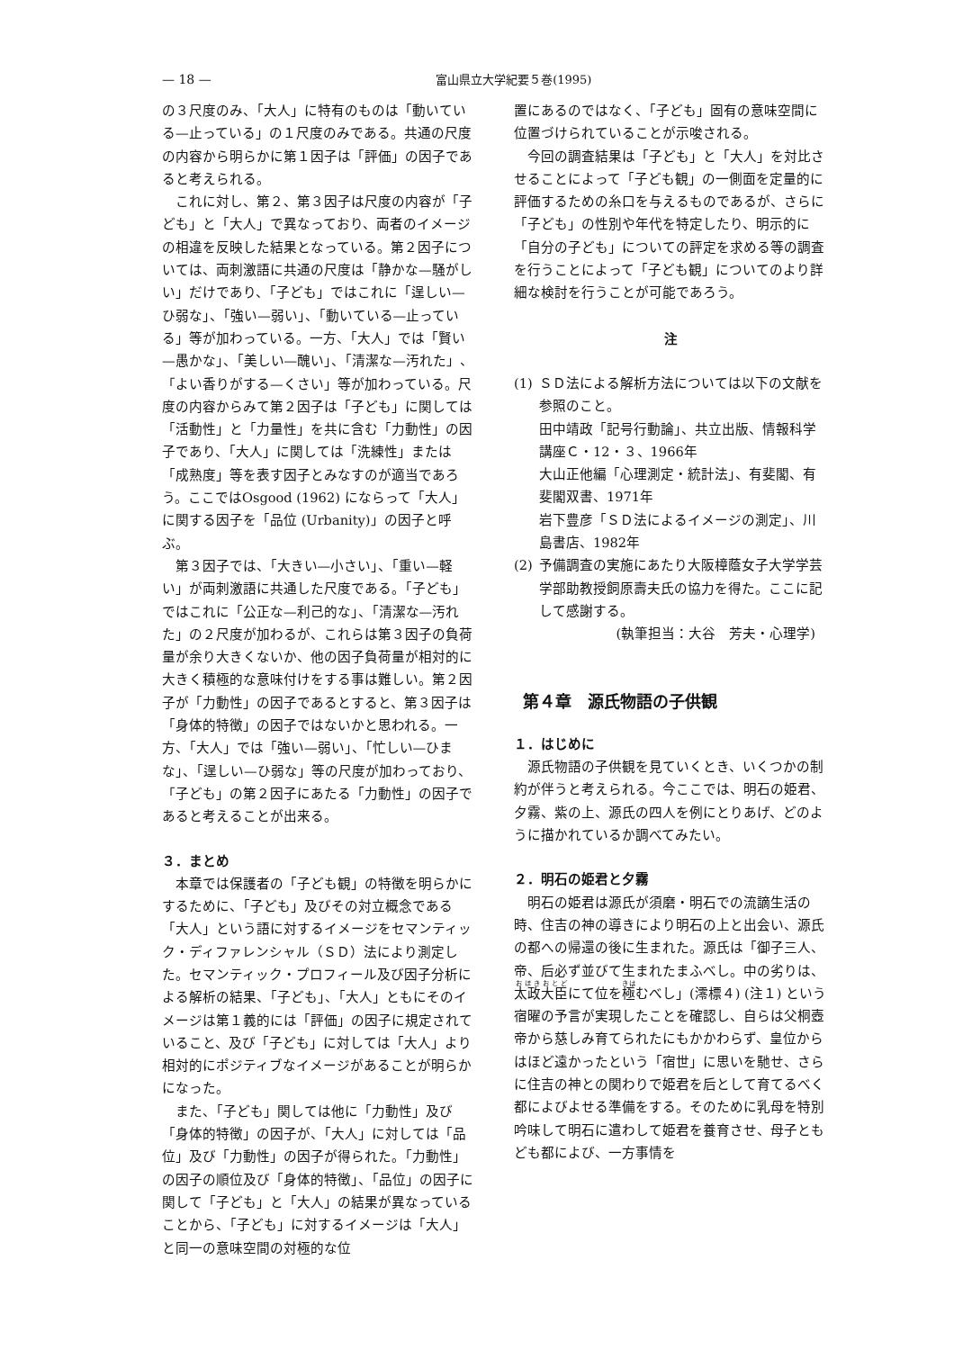— 18 — 富山県立大学紀要５巻(1995)
の３尺度のみ、「大人」に特有のものは「動いている—止っている」の１尺度のみである。共通の尺度の内容から明らかに第１因子は「評価」の因子であると考えられる。
これに対し、第２、第３因子は尺度の内容が「子ども」と「大人」で異なっており、両者のイメージの相違を反映した結果となっている。第２因子については、両刺激語に共通の尺度は「静かな—騒がしい」だけであり、「子ども」ではこれに「逞しい—ひ弱な」、「強い—弱い」、「動いている—止っている」等が加わっている。一方、「大人」では「賢い—愚かな」、「美しい—醜い」、「清潔な—汚れた」、「よい香りがする—くさい」等が加わっている。尺度の内容からみて第２因子は「子ども」に関しては「活動性」と「力量性」を共に含む「力動性」の因子であり、「大人」に関しては「洗練性」または「成熟度」等を表す因子とみなすのが適当であろう。ここではOsgood (1962) にならって「大人」に関する因子を「品位 (Urbanity)」の因子と呼ぶ。
第３因子では、「大きい—小さい」、「重い—軽い」が両刺激語に共通した尺度である。「子ども」ではこれに「公正な—利己的な」、「清潔な—汚れた」の２尺度が加わるが、これらは第３因子の負荷量が余り大きくないか、他の因子負荷量が相対的に大きく積極的な意味付けをする事は難しい。第２因子が「力動性」の因子であるとすると、第３因子は「身体的特徴」の因子ではないかと思われる。一方、「大人」では「強い—弱い」、「忙しい—ひまな」、「逞しい—ひ弱な」等の尺度が加わっており、「子ども」の第２因子にあたる「力動性」の因子であると考えることが出来る。
３．まとめ
本章では保護者の「子ども観」の特徴を明らかにするために、「子ども」及びその対立概念である「大人」という語に対するイメージをセマンティック・ディファレンシャル（ＳＤ）法により測定した。セマンティック・プロフィール及び因子分析による解析の結果、「子ども」、「大人」ともにそのイメージは第１義的には「評価」の因子に規定されていること、及び「子ども」に対しては「大人」より相対的にポジティブなイメージがあることが明らかになった。
また、「子ども」関しては他に「力動性」及び「身体的特徴」の因子が、「大人」に対しては「品位」及び「力動性」の因子が得られた。「力動性」の因子の順位及び「身体的特徴」、「品位」の因子に関して「子ども」と「大人」の結果が異なっていることから、「子ども」に対するイメージは「大人」と同一の意味空間の対極的な位
置にあるのではなく、「子ども」固有の意味空間に位置づけられていることが示唆される。
今回の調査結果は「子ども」と「大人」を対比させることによって「子ども観」の一側面を定量的に評価するための糸口を与えるものであるが、さらに「子ども」の性別や年代を特定したり、明示的に「自分の子ども」についての評定を求める等の調査を行うことによって「子ども観」についてのより詳細な検討を行うことが可能であろう。
注
(1) ＳＤ法による解析方法については以下の文献を参照のこと。
田中靖政「記号行動論」、共立出版、情報科学講座Ｃ・12・３、1966年
大山正他編「心理測定・統計法」、有斐閣、有斐閣双書、1971年
岩下豊彦「ＳＤ法によるイメージの測定」、川島書店、1982年
(2) 予備調査の実施にあたり大阪樟蔭女子大学学芸学部助教授飼原壽夫氏の協力を得た。ここに記して感謝する。
(執筆担当：大谷　芳夫・心理学)
第４章　源氏物語の子供観
１．はじめに
源氏物語の子供観を見ていくとき、いくつかの制約が伴うと考えられる。今ここでは、明石の姫君、夕霧、紫の上、源氏の四人を例にとりあげ、どのように描かれているか調べてみたい。
２．明石の姫君と夕霧
明石の姫君は源氏が須磨・明石での流謫生活の時、住吉の神の導きにより明石の上と出会い、源氏の都への帰還の後に生まれた。源氏は「御子三人、帝、后必ず並びて生まれたまふべし。中の劣りは、太政大臣にて位を極むべし」(澪標４) (注１) という宿曜の予言が実現したことを確認し、自らは父桐壺帝から慈しみ育てられたにもかかわらず、皇位からはほど遠かったという「宿世」に思いを馳せ、さらに住吉の神との関わりで姫君を后として育てるべく都によびよせる準備をする。そのために乳母を特別吟味して明石に遣わして姫君を養育させ、母子ともども都によび、一方事情を